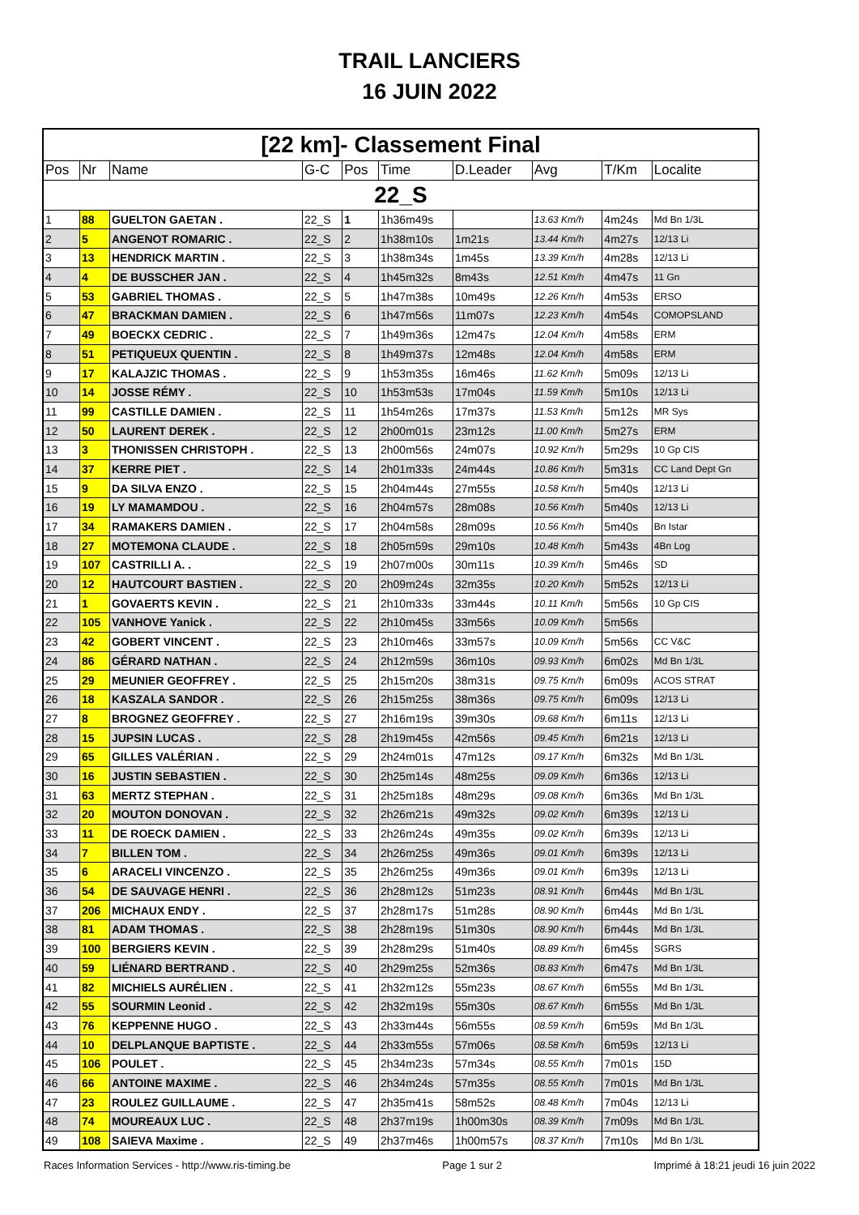TRAIL LANCIERS
16 JUIN 2022
| [22 km]- Classement Final | | | | | | | | | |
| Pos | Nr | Name | G-C | Pos | Time | D.Leader | Avg | T/Km | Localite |
| 22_S | | | | | | | | | |
| 1 | 88 | GUELTON GAETAN . | 22_S | 1 | 1h36m49s | | 13.63 Km/h | 4m24s | Md Bn 1/3L |
| 2 | 5 | ANGENOT ROMARIC . | 22_S | 2 | 1h38m10s | 1m21s | 13.44 Km/h | 4m27s | 12/13 Li |
| 3 | 13 | HENDRICK MARTIN . | 22_S | 3 | 1h38m34s | 1m45s | 13.39 Km/h | 4m28s | 12/13 Li |
| 4 | 4 | DE BUSSCHER JAN . | 22_S | 4 | 1h45m32s | 8m43s | 12.51 Km/h | 4m47s | 11 Gn |
| 5 | 53 | GABRIEL THOMAS . | 22_S | 5 | 1h47m38s | 10m49s | 12.26 Km/h | 4m53s | ERSO |
| 6 | 47 | BRACKMAN DAMIEN . | 22_S | 6 | 1h47m56s | 11m07s | 12.23 Km/h | 4m54s | COMOPSLAND |
| 7 | 49 | BOECKX CEDRIC . | 22_S | 7 | 1h49m36s | 12m47s | 12.04 Km/h | 4m58s | ERM |
| 8 | 51 | PETIQUEUX QUENTIN . | 22_S | 8 | 1h49m37s | 12m48s | 12.04 Km/h | 4m58s | ERM |
| 9 | 17 | KALAJZIC THOMAS . | 22_S | 9 | 1h53m35s | 16m46s | 11.62 Km/h | 5m09s | 12/13 Li |
| 10 | 14 | JOSSE RÉMY . | 22_S | 10 | 1h53m53s | 17m04s | 11.59 Km/h | 5m10s | 12/13 Li |
| 11 | 99 | CASTILLE DAMIEN . | 22_S | 11 | 1h54m26s | 17m37s | 11.53 Km/h | 5m12s | MR Sys |
| 12 | 50 | LAURENT DEREK . | 22_S | 12 | 2h00m01s | 23m12s | 11.00 Km/h | 5m27s | ERM |
| 13 | 3 | THONISSEN CHRISTOPH . | 22_S | 13 | 2h00m56s | 24m07s | 10.92 Km/h | 5m29s | 10 Gp CIS |
| 14 | 37 | KERRE PIET . | 22_S | 14 | 2h01m33s | 24m44s | 10.86 Km/h | 5m31s | CC Land Dept Gn |
| 15 | 9 | DA SILVA ENZO . | 22_S | 15 | 2h04m44s | 27m55s | 10.58 Km/h | 5m40s | 12/13 Li |
| 16 | 19 | LY MAMAMDOU . | 22_S | 16 | 2h04m57s | 28m08s | 10.56 Km/h | 5m40s | 12/13 Li |
| 17 | 34 | RAMAKERS DAMIEN . | 22_S | 17 | 2h04m58s | 28m09s | 10.56 Km/h | 5m40s | Bn Istar |
| 18 | 27 | MOTEMONA CLAUDE . | 22_S | 18 | 2h05m59s | 29m10s | 10.48 Km/h | 5m43s | 4Bn Log |
| 19 | 107 | CASTRILLI A. . | 22_S | 19 | 2h07m00s | 30m11s | 10.39 Km/h | 5m46s | SD |
| 20 | 12 | HAUTCOURT BASTIEN . | 22_S | 20 | 2h09m24s | 32m35s | 10.20 Km/h | 5m52s | 12/13 Li |
| 21 | 1 | GOVAERTS KEVIN . | 22_S | 21 | 2h10m33s | 33m44s | 10.11 Km/h | 5m56s | 10 Gp CIS |
| 22 | 105 | VANHOVE Yanick . | 22_S | 22 | 2h10m45s | 33m56s | 10.09 Km/h | 5m56s | |
| 23 | 42 | GOBERT VINCENT . | 22_S | 23 | 2h10m46s | 33m57s | 10.09 Km/h | 5m56s | CC V&C |
| 24 | 86 | GÉRARD NATHAN . | 22_S | 24 | 2h12m59s | 36m10s | 09.93 Km/h | 6m02s | Md Bn 1/3L |
| 25 | 29 | MEUNIER GEOFFREY . | 22_S | 25 | 2h15m20s | 38m31s | 09.75 Km/h | 6m09s | ACOS STRAT |
| 26 | 18 | KASZALA SANDOR . | 22_S | 26 | 2h15m25s | 38m36s | 09.75 Km/h | 6m09s | 12/13 Li |
| 27 | 8 | BROGNEZ GEOFFREY . | 22_S | 27 | 2h16m19s | 39m30s | 09.68 Km/h | 6m11s | 12/13 Li |
| 28 | 15 | JUPSIN LUCAS . | 22_S | 28 | 2h19m45s | 42m56s | 09.45 Km/h | 6m21s | 12/13 Li |
| 29 | 65 | GILLES VALÉRIAN . | 22_S | 29 | 2h24m01s | 47m12s | 09.17 Km/h | 6m32s | Md Bn 1/3L |
| 30 | 16 | JUSTIN SEBASTIEN . | 22_S | 30 | 2h25m14s | 48m25s | 09.09 Km/h | 6m36s | 12/13 Li |
| 31 | 63 | MERTZ STEPHAN . | 22_S | 31 | 2h25m18s | 48m29s | 09.08 Km/h | 6m36s | Md Bn 1/3L |
| 32 | 20 | MOUTON DONOVAN . | 22_S | 32 | 2h26m21s | 49m32s | 09.02 Km/h | 6m39s | 12/13 Li |
| 33 | 11 | DE ROECK DAMIEN . | 22_S | 33 | 2h26m24s | 49m35s | 09.02 Km/h | 6m39s | 12/13 Li |
| 34 | 7 | BILLEN TOM . | 22_S | 34 | 2h26m25s | 49m36s | 09.01 Km/h | 6m39s | 12/13 Li |
| 35 | 6 | ARACELI VINCENZO . | 22_S | 35 | 2h26m25s | 49m36s | 09.01 Km/h | 6m39s | 12/13 Li |
| 36 | 54 | DE SAUVAGE HENRI . | 22_S | 36 | 2h28m12s | 51m23s | 08.91 Km/h | 6m44s | Md Bn 1/3L |
| 37 | 206 | MICHAUX ENDY . | 22_S | 37 | 2h28m17s | 51m28s | 08.90 Km/h | 6m44s | Md Bn 1/3L |
| 38 | 81 | ADAM THOMAS . | 22_S | 38 | 2h28m19s | 51m30s | 08.90 Km/h | 6m44s | Md Bn 1/3L |
| 39 | 100 | BERGIERS KEVIN . | 22_S | 39 | 2h28m29s | 51m40s | 08.89 Km/h | 6m45s | SGRS |
| 40 | 59 | LIÉNARD BERTRAND . | 22_S | 40 | 2h29m25s | 52m36s | 08.83 Km/h | 6m47s | Md Bn 1/3L |
| 41 | 82 | MICHIELS AURÉLIEN . | 22_S | 41 | 2h32m12s | 55m23s | 08.67 Km/h | 6m55s | Md Bn 1/3L |
| 42 | 55 | SOURMIN Leonid . | 22_S | 42 | 2h32m19s | 55m30s | 08.67 Km/h | 6m55s | Md Bn 1/3L |
| 43 | 76 | KEPPENNE HUGO . | 22_S | 43 | 2h33m44s | 56m55s | 08.59 Km/h | 6m59s | Md Bn 1/3L |
| 44 | 10 | DELPLANQUE BAPTISTE . | 22_S | 44 | 2h33m55s | 57m06s | 08.58 Km/h | 6m59s | 12/13 Li |
| 45 | 106 | POULET . | 22_S | 45 | 2h34m23s | 57m34s | 08.55 Km/h | 7m01s | 15D |
| 46 | 66 | ANTOINE MAXIME . | 22_S | 46 | 2h34m24s | 57m35s | 08.55 Km/h | 7m01s | Md Bn 1/3L |
| 47 | 23 | ROULEZ GUILLAUME . | 22_S | 47 | 2h35m41s | 58m52s | 08.48 Km/h | 7m04s | 12/13 Li |
| 48 | 74 | MOUREAUX LUC . | 22_S | 48 | 2h37m19s | 1h00m30s | 08.39 Km/h | 7m09s | Md Bn 1/3L |
| 49 | 108 | SAIEVA Maxime . | 22_S | 49 | 2h37m46s | 1h00m57s | 08.37 Km/h | 7m10s | Md Bn 1/3L |
Races Information Services - http://www.ris-timing.be Page 1 sur 2 Imprimé à 18:21 jeudi 16 juin 2022